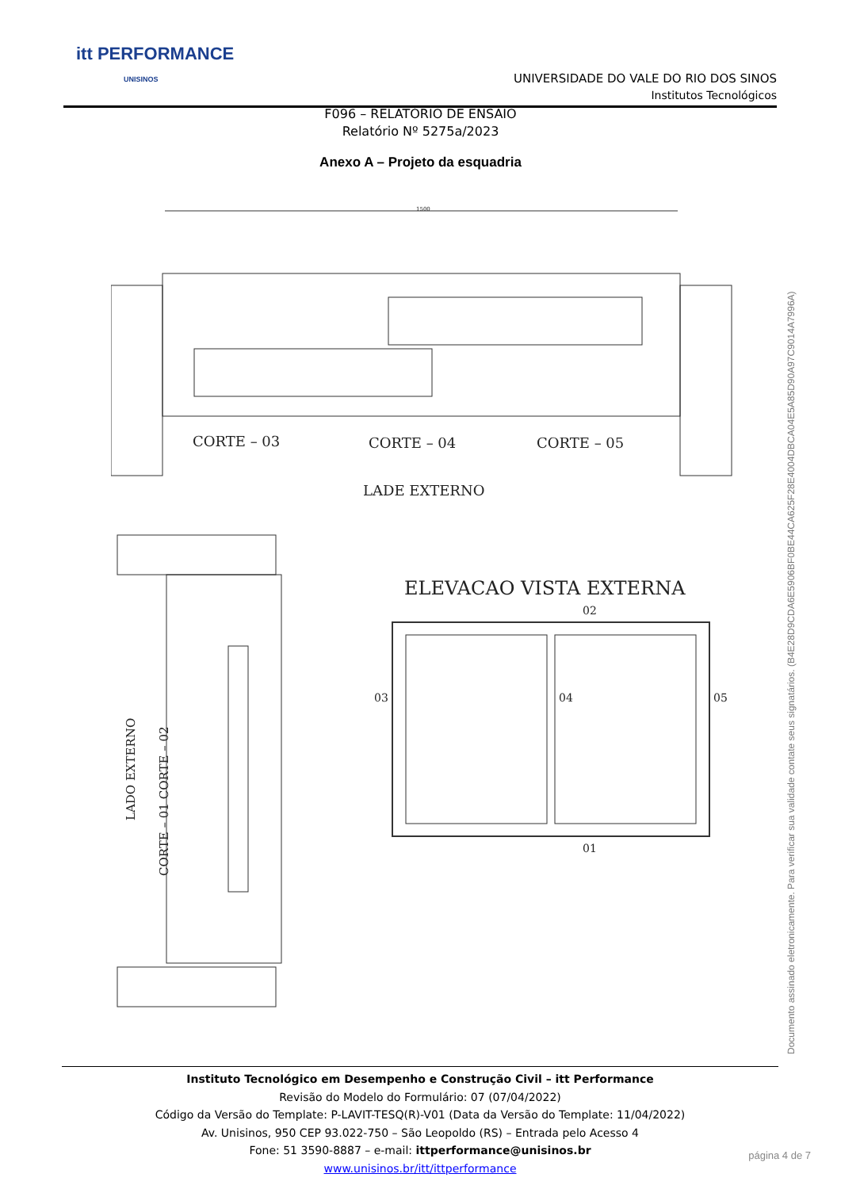itt PERFORMANCE
UNISINOS
UNIVERSIDADE DO VALE DO RIO DOS SINOS
Institutos Tecnológicos
F096 – RELATÓRIO DE ENSAIO
Relatório Nº 5275a/2023
Anexo A – Projeto da esquadria
CORTE – 03
CORTE – 04
CORTE – 05
LADE EXTERNO
1500
ELEVACAO VISTA EXTERNA
03
04
05
02
01
LADO EXTERNO
CORTE – 01 CORTE – 02
Documento assinado eletronicamente. Para verificar sua validade contate seus signatários. (B4E28D9CDA6E5906BF0BE44CA625F28E4004DBCA04E5A85D90A97C9014A7996A)
Instituto Tecnológico em Desempenho e Construção Civil – itt Performance
Revisão do Modelo do Formulário: 07 (07/04/2022)
Código da Versão do Template: P-LAVIT-TESQ(R)-V01 (Data da Versão do Template: 11/04/2022)
Av. Unisinos, 950 CEP 93.022-750 – São Leopoldo (RS) – Entrada pelo Acesso 4
Fone: 51 3590-8887 – e-mail: ittperformance@unisinos.br
www.unisinos.br/itt/ittperformance
página 4 de 7